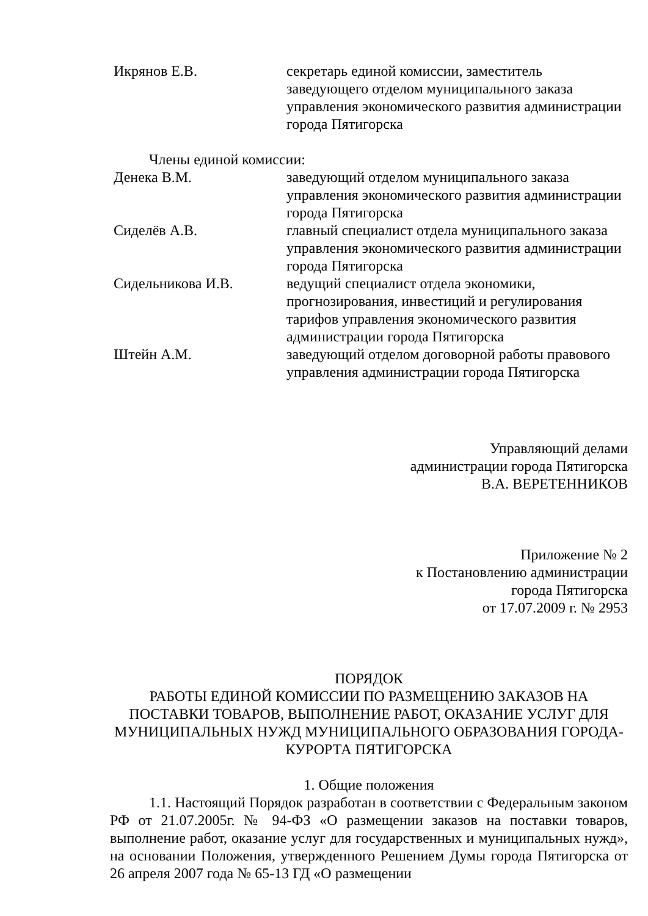Икрянов Е.В. секретарь единой комиссии, заместитель заведующего отделом муниципального заказа управления экономического развития администрации города Пятигорска
Члены единой комиссии:
Денека В.М. заведующий отделом муниципального заказа управления экономического развития администрации города Пятигорска
Сиделёв А.В. главный специалист отдела муниципального заказа управления экономического развития администрации города Пятигорска
Сидельникова И.В. ведущий специалист отдела экономики, прогнозирования, инвестиций и регулирования тарифов управления экономического развития администрации города Пятигорска
Штейн А.М. заведующий отделом договорной работы правового управления администрации города Пятигорска
Управляющий делами
администрации города Пятигорска
В.А. ВЕРЕТЕННИКОВ
Приложение № 2
к Постановлению администрации
города Пятигорска
от 17.07.2009 г. № 2953
ПОРЯДОК
РАБОТЫ ЕДИНОЙ КОМИССИИ ПО РАЗМЕЩЕНИЮ ЗАКАЗОВ НА ПОСТАВКИ ТОВАРОВ, ВЫПОЛНЕНИЕ РАБОТ, ОКАЗАНИЕ УСЛУГ ДЛЯ МУНИЦИПАЛЬНЫХ НУЖД МУНИЦИПАЛЬНОГО ОБРАЗОВАНИЯ ГОРОДА-КУРОРТА ПЯТИГОРСКА
1. Общие положения
1.1. Настоящий Порядок разработан в соответствии с Федеральным законом РФ от 21.07.2005г. № 94-ФЗ «О размещении заказов на поставки товаров, выполнение работ, оказание услуг для государственных и муниципальных нужд», на основании Положения, утвержденного Решением Думы города Пятигорска от 26 апреля 2007 года № 65-13 ГД «О размещении